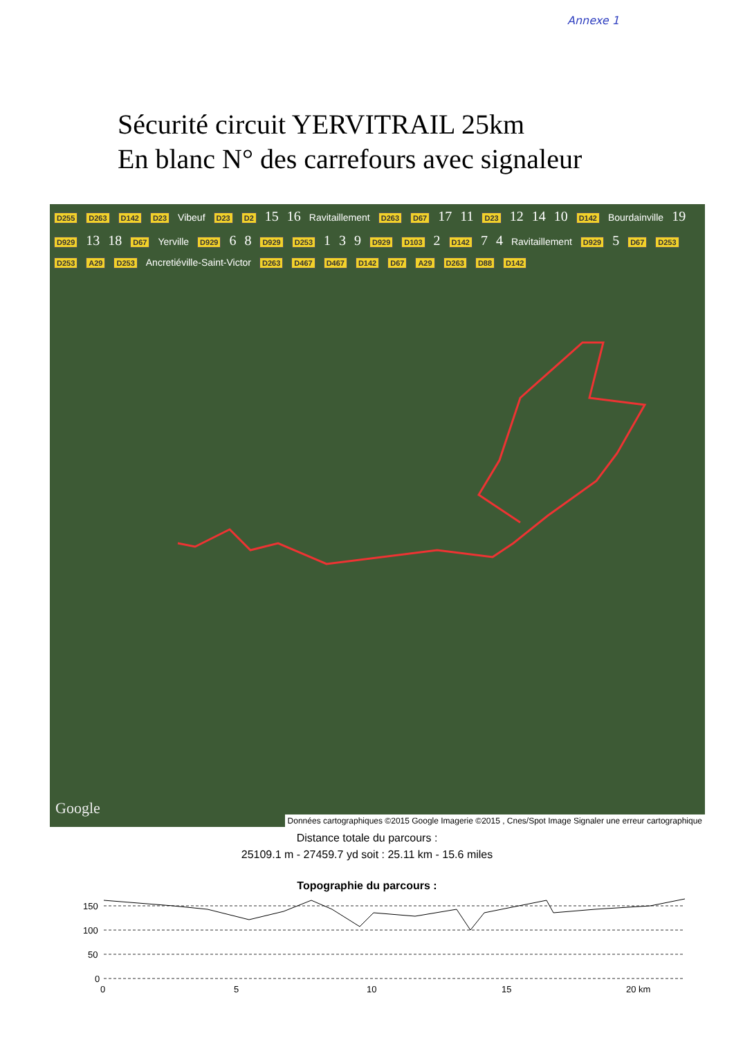Annexe 1
Sécurité circuit YERVITRAIL 25km
En blanc N° des carrefours avec signaleur
D255 D263 D142 D23 Vibeuf D23 D2 15 16 Ravitaillement D263 D67 17 11 D23 12 14 10 D142 Bourdainville 19 D929 13 18 D67 Yerville D929 6 8 D929 D253 1 3 9 D929 D103 2 D142 7 4 Ravitaillement D929 5 D67 D253 D253 A29 D253 Ancretiéville-Saint-Victor D263 D467 D467 D142 D67 A29 D263 D88 D142
Google
Données cartographiques ©2015 Google Imagerie ©2015 , Cnes/Spot Image Signaler une erreur cartographique
Distance totale du parcours :
25109.1 m - 27459.7 yd soit : 25.11 km - 15.6 miles
Topographie du parcours :
150
100
50
0
0
5
10
15
20 km